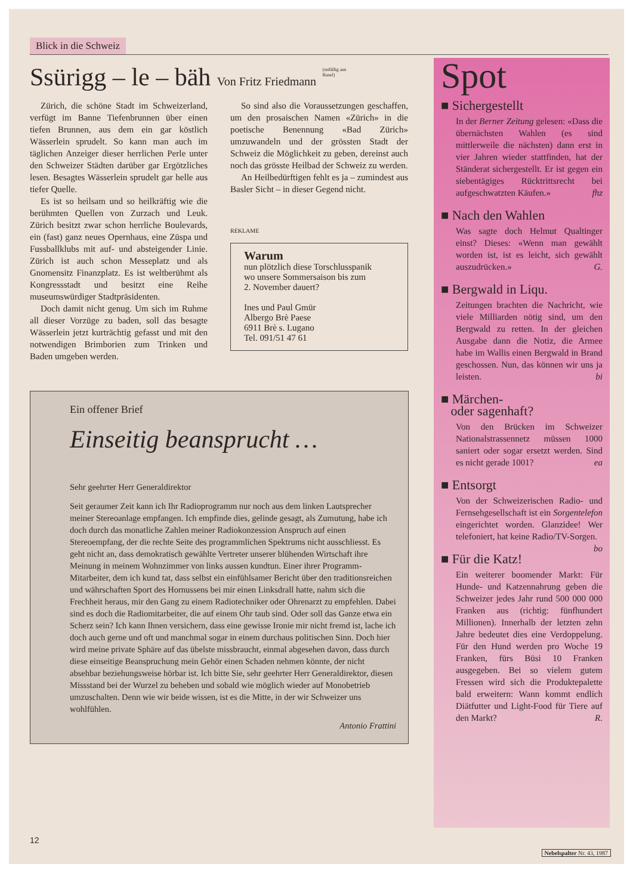Blick in die Schweiz
Ssürigg – le – bäh Von Fritz Friedmann <sup>(zufällig aus Basel)</sup>
Zürich, die schöne Stadt im Schweizerland, verfügt im Banne Tiefenbrunnen über einen tiefen Brunnen, aus dem ein gar köstlich Wässerlein sprudelt. So kann man auch im täglichen Anzeiger dieser herrlichen Perle unter den Schweizer Städten darüber gar Ergötzliches lesen. Besagtes Wässerlein sprudelt gar helle aus tiefer Quelle.
Es ist so heilsam und so heilkräftig wie die berühmten Quellen von Zurzach und Leuk. Zürich besitzt zwar schon herrliche Boulevards, ein (fast) ganz neues Opernhaus, eine Züspa und Fussballklubs mit auf- und absteigender Linie. Zürich ist auch schon Messeplatz und als Gnomensitz Finanzplatz. Es ist weltberühmt als Kongressstadt und besitzt eine Reihe museumswürdiger Stadtpräsidenten.
Doch damit nicht genug. Um sich im Ruhme all dieser Vorzüge zu baden, soll das besagte Wässerlein jetzt kurträchtig gefasst und mit den notwendigen Brimborien zum Trinken und Baden umgeben werden.
So sind also die Voraussetzungen geschaffen, um den prosaischen Namen «Zürich» in die poetische Benennung «Bad Zürich» umzuwandeln und der grössten Stadt der Schweiz die Möglichkeit zu geben, dereinst auch noch das grösste Heilbad der Schweiz zu werden.
An Heilbedürftigen fehlt es ja – zumindest aus Basler Sicht – in dieser Gegend nicht.
REKLAME
Warum
nun plötzlich diese Torschlusspanik
wo unsere Sommersaison bis zum
2. November dauert?
Ines und Paul Gmür
Albergo Brè Paese
6911 Brè s. Lugano
Tel. 091/51 47 61
Ein offener Brief
Einseitig beansprucht …
Sehr geehrter Herr Generaldirektor
Seit geraumer Zeit kann ich Ihr Radioprogramm nur noch aus dem linken Lautsprecher meiner Stereoanlage empfangen. Ich empfinde dies, gelinde gesagt, als Zumutung, habe ich doch durch das monatliche Zahlen meiner Radiokonzession Anspruch auf einen Stereoempfang, der die rechte Seite des programmlichen Spektrums nicht ausschliesst. Es geht nicht an, dass demokratisch gewählte Vertreter unserer blühenden Wirtschaft ihre Meinung in meinem Wohnzimmer von links aussen kundtun. Einer ihrer Programm-Mitarbeiter, dem ich kund tat, dass selbst ein einfühlsamer Bericht über den traditionsreichen und währschaften Sport des Hornussens bei mir einen Linksdrall hatte, nahm sich die Frechheit heraus, mir den Gang zu einem Radiotechniker oder Ohrenarzt zu empfehlen. Dabei sind es doch die Radiomitarbeiter, die auf einem Ohr taub sind. Oder soll das Ganze etwa ein Scherz sein? Ich kann Ihnen versichern, dass eine gewisse Ironie mir nicht fremd ist, lache ich doch auch gerne und oft und manchmal sogar in einem durchaus politischen Sinn. Doch hier wird meine private Sphäre auf das übelste missbraucht, einmal abgesehen davon, dass durch diese einseitige Beanspruchung mein Gehör einen Schaden nehmen könnte, der nicht absehbar beziehungsweise hörbar ist. Ich bitte Sie, sehr geehrter Herr Generaldirektor, diesen Missstand bei der Wurzel zu beheben und sobald wie möglich wieder auf Monobetrieb umzuschalten. Denn wie wir beide wissen, ist es die Mitte, in der wir Schweizer uns wohlfühlen.
Antonio Frattini
Spot
■ Sichergestellt
In der Berner Zeitung gelesen: «Dass die übernächsten Wahlen (es sind mittlerweile die nächsten) dann erst in vier Jahren wieder stattfinden, hat der Ständerat sichergestellt. Er ist gegen ein siebentägiges Rücktrittsrecht bei aufgeschwatzten Käufen.» fhz
■ Nach den Wahlen
Was sagte doch Helmut Qualtinger einst? Dieses: «Wenn man gewählt worden ist, ist es leicht, sich gewählt auszudrücken.» G.
■ Bergwald in Liqu.
Zeitungen brachten die Nachricht, wie viele Milliarden nötig sind, um den Bergwald zu retten. In der gleichen Ausgabe dann die Notiz, die Armee habe im Wallis einen Bergwald in Brand geschossen. Nun, das können wir uns ja leisten. bi
■ Märchen-
oder sagenhaft?
Von den Brücken im Schweizer Nationalstrassennetz müssen 1000 saniert oder sogar ersetzt werden. Sind es nicht gerade 1001? ea
■ Entsorgt
Von der Schweizerischen Radio- und Fernsehgesellschaft ist ein Sorgentelefon eingerichtet worden. Glanzidee! Wer telefoniert, hat keine Radio/TV-Sorgen. bo
■ Für die Katz!
Ein weiterer boomender Markt: Für Hunde- und Katzennahrung geben die Schweizer jedes Jahr rund 500 000 000 Franken aus (richtig: fünfhundert Millionen). Innerhalb der letzten zehn Jahre bedeutet dies eine Verdoppelung. Für den Hund werden pro Woche 19 Franken, fürs Büsi 10 Franken ausgegeben. Bei so vielem gutem Fressen wird sich die Produktepalette bald erweitern: Wann kommt endlich Diätfutter und Light-Food für Tiere auf den Markt? R.
12
Nebelspalter Nr. 43, 1987